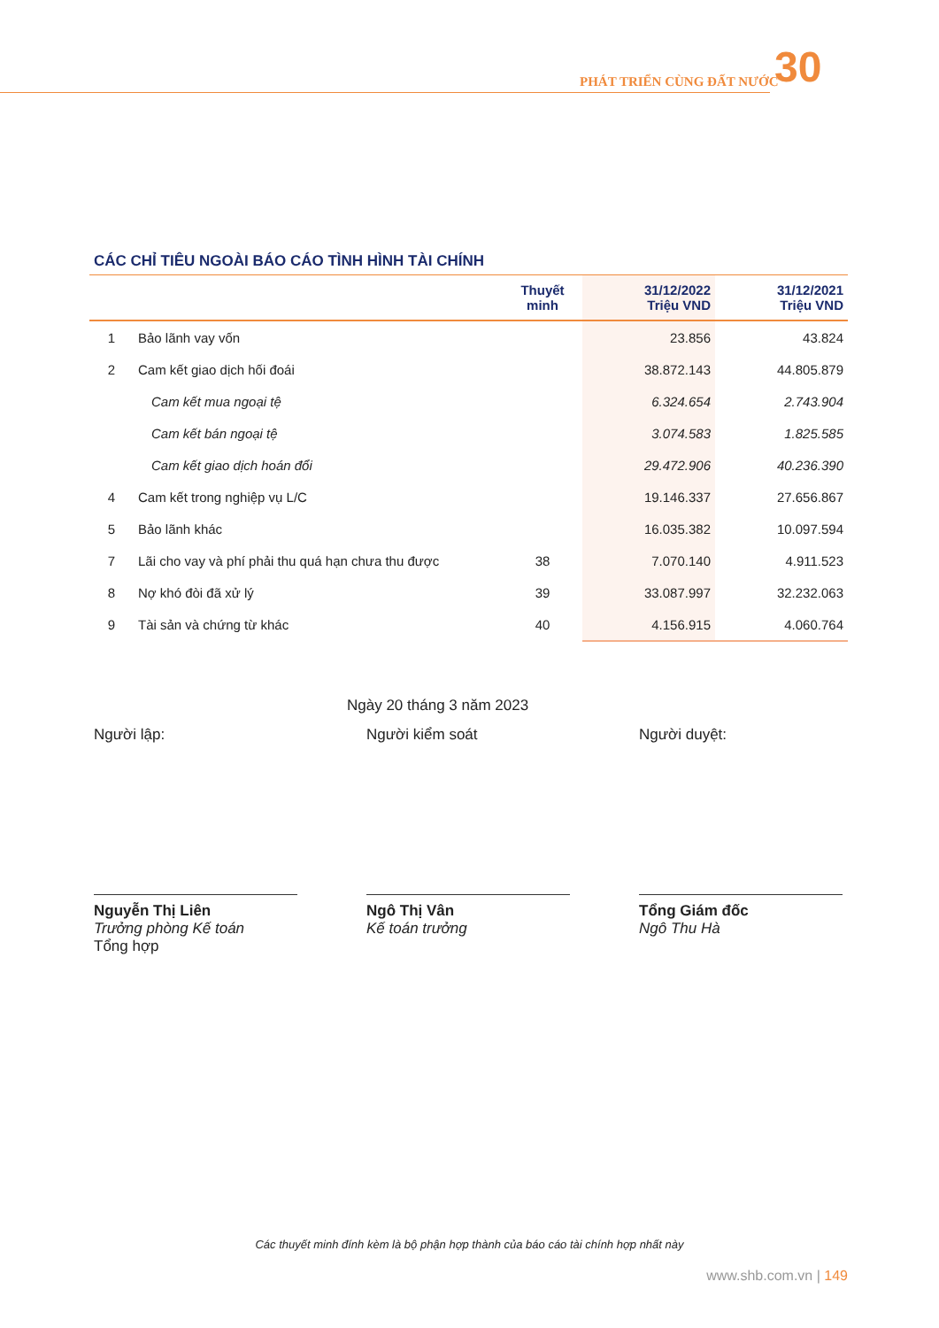PHÁT TRIỂN CÙNG ĐẤT NƯỚC 30
CÁC CHỈ TIÊU NGOÀI BÁO CÁO TÌNH HÌNH TÀI CHÍNH
| | | Thuyết minh | 31/12/2022 Triệu VND | 31/12/2021 Triệu VND |
| --- | --- | --- | --- | --- |
| 1 | Bảo lãnh vay vốn | | 23.856 | 43.824 |
| 2 | Cam kết giao dịch hối đoái | | 38.872.143 | 44.805.879 |
| | Cam kết mua ngoại tệ | | 6.324.654 | 2.743.904 |
| | Cam kết bán ngoại tệ | | 3.074.583 | 1.825.585 |
| | Cam kết giao dịch hoán đổi | | 29.472.906 | 40.236.390 |
| 4 | Cam kết trong nghiệp vụ L/C | | 19.146.337 | 27.656.867 |
| 5 | Bảo lãnh khác | | 16.035.382 | 10.097.594 |
| 7 | Lãi cho vay và phí phải thu quá hạn chưa thu được | 38 | 7.070.140 | 4.911.523 |
| 8 | Nợ khó đòi đã xử lý | 39 | 33.087.997 | 32.232.063 |
| 9 | Tài sản và chứng từ khác | 40 | 4.156.915 | 4.060.764 |
Ngày 20 tháng 3 năm 2023
Người lập:
Nguyễn Thị Liên
Trưởng phòng Kế toán
Tổng hợp
Người kiểm soát
Ngô Thị Vân
Kế toán trưởng
Người duyệt:
Tổng Giám đốc
Ngô Thu Hà
Các thuyết minh đính kèm là bộ phận hợp thành của báo cáo tài chính hợp nhất này
www.shb.com.vn | 149